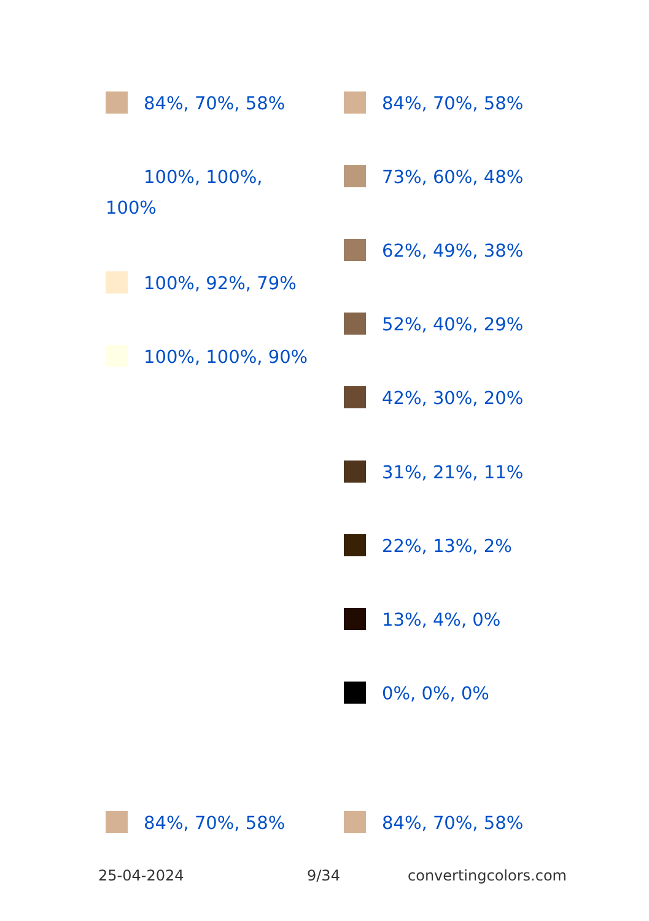84%, 70%, 58%
100%, 100%, 100%
100%, 92%, 79%
100%, 100%, 90%
84%, 70%, 58%
73%, 60%, 48%
62%, 49%, 38%
52%, 40%, 29%
42%, 30%, 20%
31%, 21%, 11%
22%, 13%, 2%
13%, 4%, 0%
0%, 0%, 0%
84%, 70%, 58% 84%, 70%, 58%
25-04-2024 9/34 convertingcolors.com